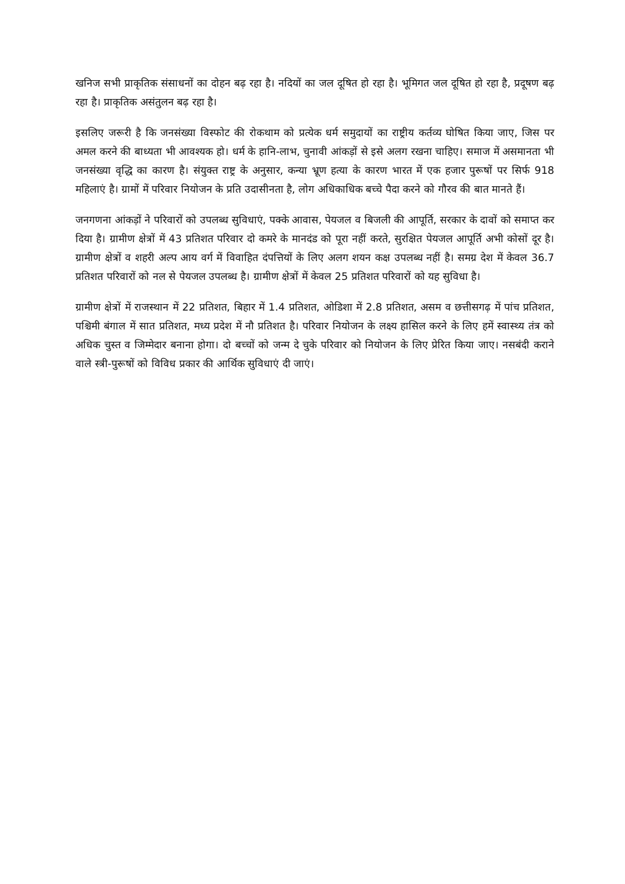खनिज सभी प्राकृतिक संसाधनों का दोहन बढ़ रहा है। नदियों का जल दूषित हो रहा है। भूमिगत जल दूषित हो रहा है, प्रदूषण बढ़ रहा है। प्राकृतिक असंतुलन बढ़ रहा है।
इसलिए जरूरी है कि जनसंख्या विस्फोट की रोकथाम को प्रत्येक धर्म समुदायों का राष्ट्रीय कर्तव्य घोषित किया जाए, जिस पर अमल करने की बाध्यता भी आवश्यक हो। धर्म के हानि-लाभ, चुनावी आंकड़ों से इसे अलग रखना चाहिए। समाज में असमानता भी जनसंख्या वृद्धि का कारण है। संयुक्त राष्ट्र के अनुसार, कन्या भ्रूण हत्या के कारण भारत में एक हजार पुरूषों पर सिर्फ 918 महिलाएं है। ग्रामों में परिवार नियोजन के प्रति उदासीनता है, लोग अधिकाधिक बच्चे पैदा करने को गौरव की बात मानते हैं।
जनगणना आंकड़ों ने परिवारों को उपलब्ध सुविधाएं, पक्के आवास, पेयजल व बिजली की आपूर्ति, सरकार के दावों को समाप्त कर दिया है। ग्रामीण क्षेत्रों में 43 प्रतिशत परिवार दो कमरे के मानदंड को पूरा नहीं करते, सुरक्षित पेयजल आपूर्ति अभी कोसों दूर है। ग्रामीण क्षेत्रों व शहरी अल्प आय वर्ग में विवाहित दंपत्तियों के लिए अलग शयन कक्ष उपलब्ध नहीं है। समग्र देश में केवल 36.7 प्रतिशत परिवारों को नल से पेयजल उपलब्ध है। ग्रामीण क्षेत्रों में केवल 25 प्रतिशत परिवारों को यह सुविधा है।
ग्रामीण क्षेत्रों में राजस्थान में 22 प्रतिशत, बिहार में 1.4 प्रतिशत, ओडिशा में 2.8 प्रतिशत, असम व छत्तीसगढ़ में पांच प्रतिशत, पश्चिमी बंगाल में सात प्रतिशत, मध्य प्रदेश में नौ प्रतिशत है। परिवार नियोजन के लक्ष्य हासिल करने के लिए हमें स्वास्थ्य तंत्र को अधिक चुस्त व जिम्मेदार बनाना होगा। दो बच्चों को जन्म दे चुके परिवार को नियोजन के लिए प्रेरित किया जाए। नसबंदी कराने वाले स्त्री-पुरूषों को विविध प्रकार की आर्थिक सुविधाएं दी जाएं।